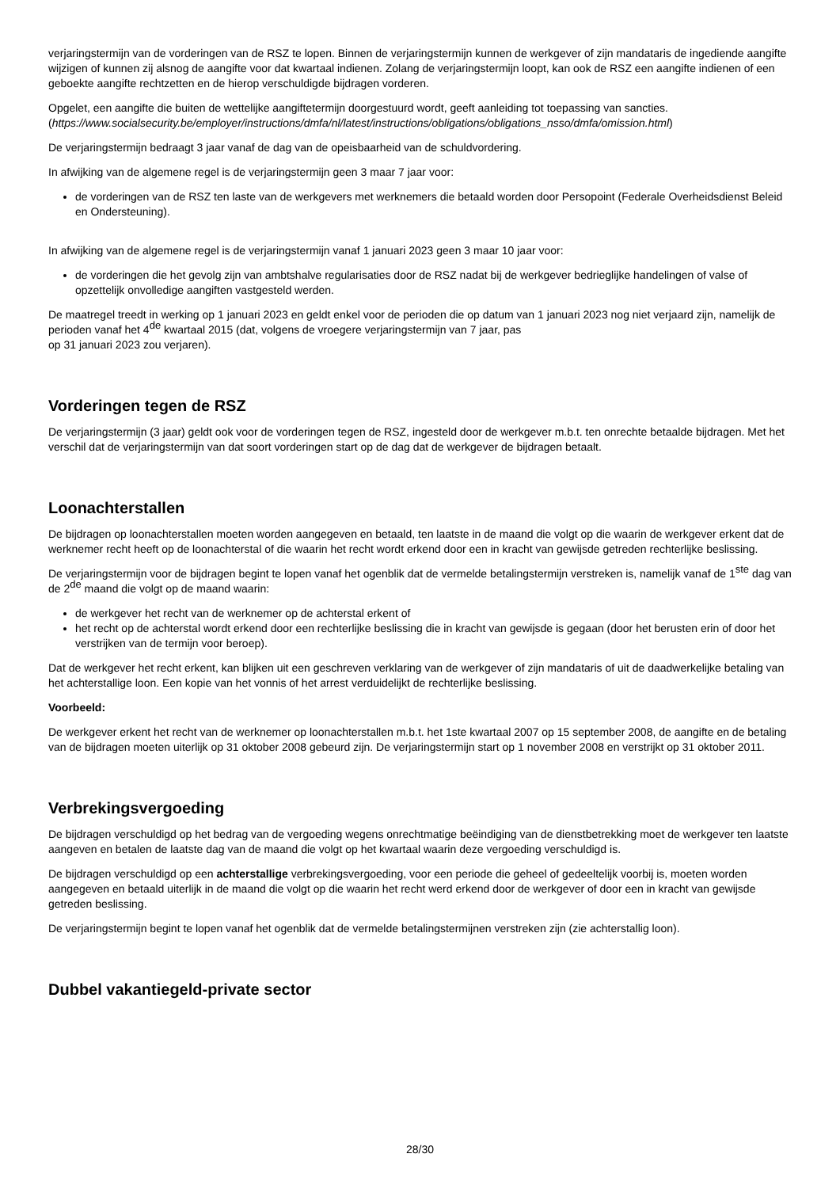verjaringstermijn van de vorderingen van de RSZ te lopen. Binnen de verjaringstermijn kunnen de werkgever of zijn mandataris de ingediende aangifte wijzigen of kunnen zij alsnog de aangifte voor dat kwartaal indienen. Zolang de verjaringstermijn loopt, kan ook de RSZ een aangifte indienen of een geboekte aangifte rechtzetten en de hierop verschuldigde bijdragen vorderen.
Opgelet, een aangifte die buiten de wettelijke aangiftetermijn doorgestuurd wordt, geeft aanleiding tot toepassing van sancties. (https://www.socialsecurity.be/employer/instructions/dmfa/nl/latest/instructions/obligations/obligations_nsso/dmfa/omission.html)
De verjaringstermijn bedraagt 3 jaar vanaf de dag van de opeisbaarheid van de schuldvordering.
In afwijking van de algemene regel is de verjaringstermijn geen 3 maar 7 jaar voor:
de vorderingen van de RSZ ten laste van de werkgevers met werknemers die betaald worden door Persopoint (Federale Overheidsdienst Beleid en Ondersteuning).
In afwijking van de algemene regel is de verjaringstermijn vanaf 1 januari 2023 geen 3 maar 10 jaar voor:
de vorderingen die het gevolg zijn van ambtshalve regularisaties door de RSZ nadat bij de werkgever bedrieglijke handelingen of valse of opzettelijk onvolledige aangiften vastgesteld werden.
De maatregel treedt in werking op 1 januari 2023 en geldt enkel voor de perioden die op datum van 1 januari 2023 nog niet verjaard zijn, namelijk de perioden vanaf het 4<sup>de</sup> kwartaal 2015 (dat, volgens de vroegere verjaringstermijn van 7 jaar, pas
op 31 januari 2023 zou verjaren).
Vorderingen tegen de RSZ
De verjaringstermijn (3 jaar) geldt ook voor de vorderingen tegen de RSZ, ingesteld door de werkgever m.b.t. ten onrechte betaalde bijdragen. Met het verschil dat de verjaringstermijn van dat soort vorderingen start op de dag dat de werkgever de bijdragen betaalt.
Loonachterstallen
De bijdragen op loonachterstallen moeten worden aangegeven en betaald, ten laatste in de maand die volgt op die waarin de werkgever erkent dat de werknemer recht heeft op de loonachterstal of die waarin het recht wordt erkend door een in kracht van gewijsde getreden rechterlijke beslissing.
De verjaringstermijn voor de bijdragen begint te lopen vanaf het ogenblik dat de vermelde betalingstermijn verstreken is, namelijk vanaf de 1<sup>ste</sup> dag van de 2<sup>de</sup> maand die volgt op de maand waarin:
de werkgever het recht van de werknemer op de achterstal erkent of
het recht op de achterstal wordt erkend door een rechterlijke beslissing die in kracht van gewijsde is gegaan (door het berusten erin of door het verstrijken van de termijn voor beroep).
Dat de werkgever het recht erkent, kan blijken uit een geschreven verklaring van de werkgever of zijn mandataris of uit de daadwerkelijke betaling van het achterstallige loon. Een kopie van het vonnis of het arrest verduidelijkt de rechterlijke beslissing.
Voorbeeld:
De werkgever erkent het recht van de werknemer op loonachterstallen m.b.t. het 1ste kwartaal 2007 op 15 september 2008, de aangifte en de betaling van de bijdragen moeten uiterlijk op 31 oktober 2008 gebeurd zijn. De verjaringstermijn start op 1 november 2008 en verstrijkt op 31 oktober 2011.
Verbrekingsvergoeding
De bijdragen verschuldigd op het bedrag van de vergoeding wegens onrechtmatige beëindiging van de dienstbetrekking moet de werkgever ten laatste aangeven en betalen de laatste dag van de maand die volgt op het kwartaal waarin deze vergoeding verschuldigd is.
De bijdragen verschuldigd op een achterstallige verbrekingsvergoeding, voor een periode die geheel of gedeeltelijk voorbij is, moeten worden aangegeven en betaald uiterlijk in de maand die volgt op die waarin het recht werd erkend door de werkgever of door een in kracht van gewijsde getreden beslissing.
De verjaringstermijn begint te lopen vanaf het ogenblik dat de vermelde betalingstermijnen verstreken zijn (zie achterstallig loon).
Dubbel vakantiegeld-private sector
28/30